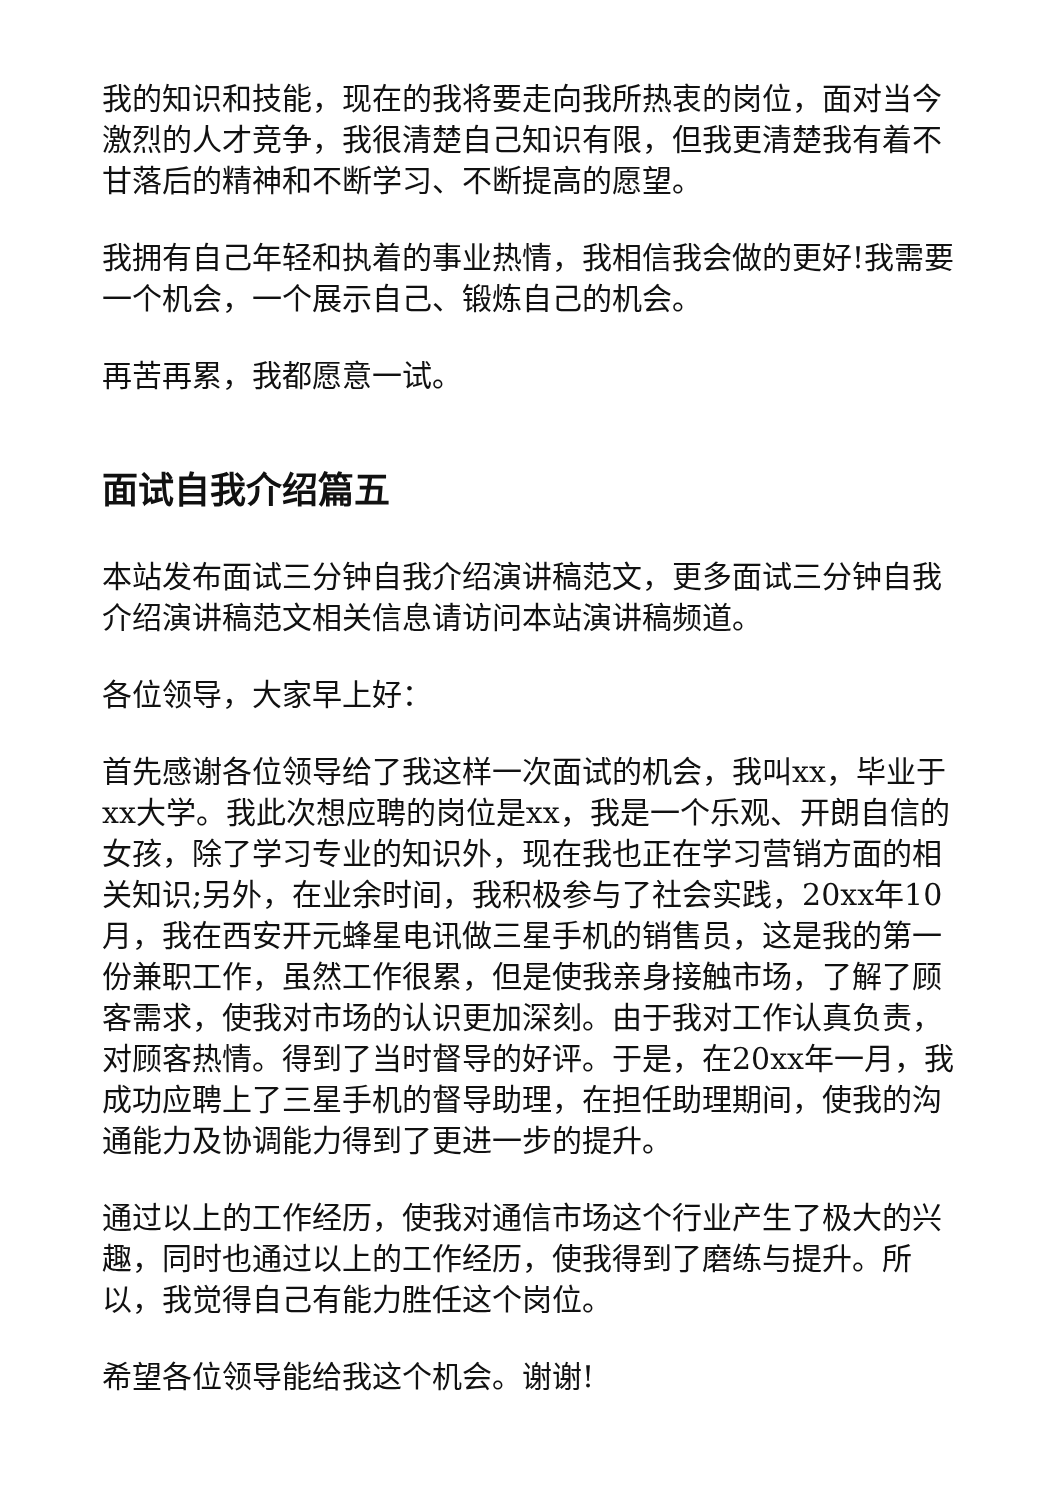我的知识和技能，现在的我将要走向我所热衷的岗位，面对当今激烈的人才竞争，我很清楚自己知识有限，但我更清楚我有着不甘落后的精神和不断学习、不断提高的愿望。
我拥有自己年轻和执着的事业热情，我相信我会做的更好!我需要一个机会，一个展示自己、锻炼自己的机会。
再苦再累，我都愿意一试。
面试自我介绍篇五
本站发布面试三分钟自我介绍演讲稿范文，更多面试三分钟自我介绍演讲稿范文相关信息请访问本站演讲稿频道。
各位领导，大家早上好：
首先感谢各位领导给了我这样一次面试的机会，我叫xx，毕业于xx大学。我此次想应聘的岗位是xx，我是一个乐观、开朗自信的女孩，除了学习专业的知识外，现在我也正在学习营销方面的相关知识;另外，在业余时间，我积极参与了社会实践，20xx年10月，我在西安开元蜂星电讯做三星手机的销售员，这是我的第一份兼职工作，虽然工作很累，但是使我亲身接触市场，了解了顾客需求，使我对市场的认识更加深刻。由于我对工作认真负责，对顾客热情。得到了当时督导的好评。于是，在20xx年一月，我成功应聘上了三星手机的督导助理，在担任助理期间，使我的沟通能力及协调能力得到了更进一步的提升。
通过以上的工作经历，使我对通信市场这个行业产生了极大的兴趣，同时也通过以上的工作经历，使我得到了磨练与提升。所以，我觉得自己有能力胜任这个岗位。
希望各位领导能给我这个机会。谢谢!